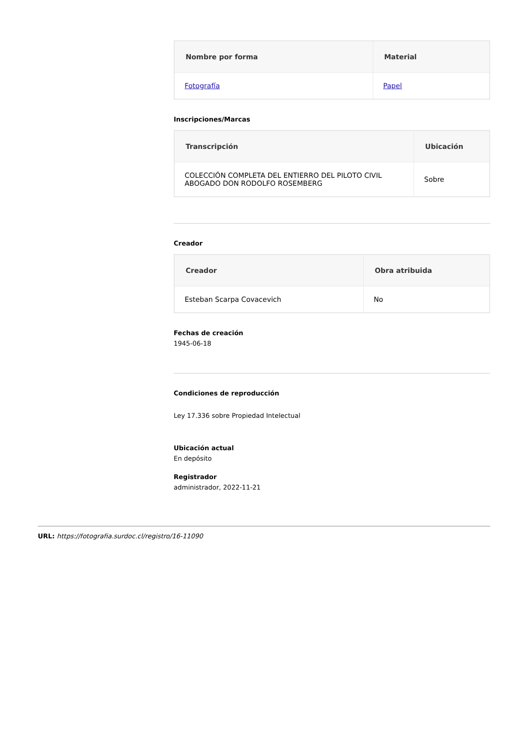| Nombre por forma | Material |
| --- | --- |
| Fotografía | Papel |
Inscripciones/Marcas
| Transcripción | Ubicación |
| --- | --- |
| COLECCIÓN COMPLETA DEL ENTIERRO DEL PILOTO CIVIL ABOGADO DON RODOLFO ROSEMBERG | Sobre |
Creador
| Creador | Obra atribuida |
| --- | --- |
| Esteban Scarpa Covacevich | No |
Fechas de creación
1945-06-18
Condiciones de reproducción
Ley 17.336 sobre Propiedad Intelectual
Ubicación actual
En depósito
Registrador
administrador, 2022-11-21
URL: https://fotografia.surdoc.cl/registro/16-11090